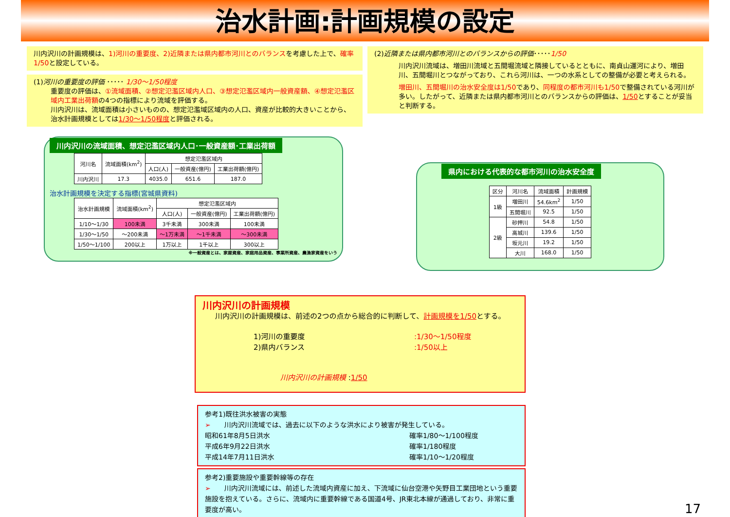治水計画:計画規模の設定
川内沢川の計画規模は、1)河川の重要度、2)近隣または県内都市河川とのバランスを考慮した上で、確率1/50と設定している。
(1)河川の重要度の評価 ･････ 1/30～1/50程度
重要度の評価は、①流域面積、②想定氾濫区域内人口、③想定氾濫区域内一般資産額、④想定氾濫区域内工業出荷額の4つの指標により流域を評価する。
川内沢川は、流域面積は小さいものの、想定氾濫域区域内の人口、資産が比較的大きいことから、治水計画規模としては1/30～1/50程度と評価される。
川内沢川の流域面積、想定氾濫区域内人口･一般資産額･工業出荷額
| 河川名 | 流域面積(km<sup>2</sup>) | 想定氾濫区域内 | | |
| --- | --- | --- | --- | --- |
| | | 人口(人) | 一般資産(億円) | 工業出荷額(億円) |
| 川内沢川 | 17.3 | 4035.0 | 651.6 | 187.0 |
治水計画規模を決定する指標(宮城県資料)
| 治水計画規模 | 流域面積(km<sup>2</sup>) | 想定氾濫区域内 | | |
| --- | --- | --- | --- | --- |
| | | 人口(人) | 一般資産(億円) | 工業出荷額(億円) |
| 1/10～1/30 | 100未満 | 3千未満 | 300未満 | 100未満 |
| 1/30～1/50 | ～200未満 | ～1万未満 | ～1千未満 | ～300未満 |
| 1/50～1/100 | 200以上 | 1万以上 | 1千以上 | 300以上 |
※一般資産とは、家屋資産、家庭用品資産、事業所資産、農漁家資産をいう
(2)近隣または県内都市河川とのバランスからの評価･････1/50
川内沢川流域は、増田川流域と五間堀流域と隣接しているとともに、南貞山運河により、増田川、五間堀川とつながっており、これら河川は、一つの水系としての整備が必要と考えられる。
増田川、五間堀川の治水安全度は1/50であり、同程度の都市河川も1/50で整備されている河川が多い。したがって、近隣または県内都市河川とのバランスからの評価は、1/50とすることが妥当と判断する。
県内における代表的な都市河川の治水安全度
| 区分 | 河川名 | 流域面積 | 計画規模 |
| --- | --- | --- | --- |
| 1級 | 増田川 | 54.6km<sup>2</sup> | 1/50 |
| | 五間堀川 | 92.5 | 1/50 |
| 2級 | 砂押川 | 54.8 | 1/50 |
| | 高城川 | 139.6 | 1/50 |
| | 坂元川 | 19.2 | 1/50 |
| | 大川 | 168.0 | 1/50 |
川内沢川の計画規模
川内沢川の計画規模は、前述の2つの点から総合的に判断して、計画規模を1/50とする。
1)河川の重要度
2)県内バランス
:1/30～1/50程度
:1/50以上
川内沢川の計画規模 :1/50
参考1)既往洪水被害の実態
➢　　川内沢川流域では、過去に以下のような洪水により被害が発生している。
昭和61年8月5日洪水
平成6年9月22日洪水
平成14年7月11日洪水
確率1/80～1/100程度
確率1/180程度
確率1/10～1/20程度
参考2)重要施設や重要幹線等の存在
➢　　川内沢川流域には、前述した流域内資産に加え、下流域に仙台空港や矢野目工業団地という重要施設を抱えている。さらに、流域内に重要幹線である国道4号、JR東北本線が通過しており、非常に重要度が高い。
17